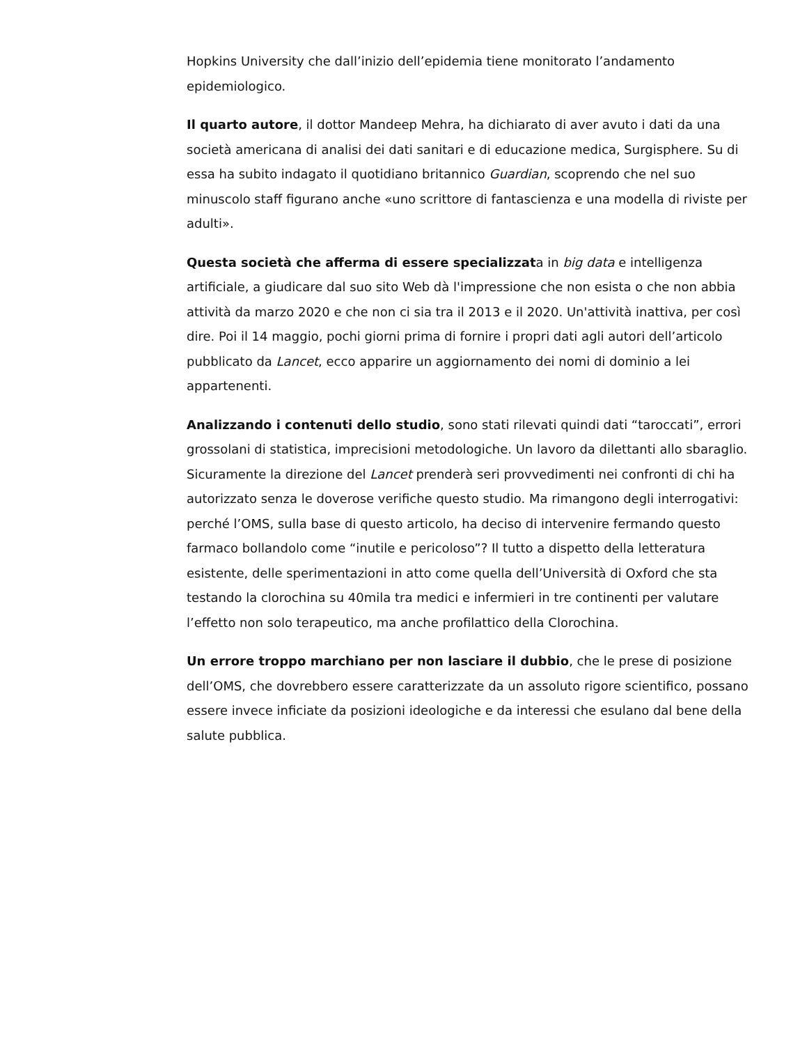Hopkins University che dall’inizio dell’epidemia tiene monitorato l’andamento epidemiologico.
Il quarto autore, il dottor Mandeep Mehra, ha dichiarato di aver avuto i dati da una società americana di analisi dei dati sanitari e di educazione medica, Surgisphere. Su di essa ha subito indagato il quotidiano britannico Guardian, scoprendo che nel suo minuscolo staff figurano anche «uno scrittore di fantascienza e una modella di riviste per adulti».
Questa società che afferma di essere specializzata in big data e intelligenza artificiale, a giudicare dal suo sito Web dà l'impressione che non esista o che non abbia attività da marzo 2020 e che non ci sia tra il 2013 e il 2020. Un'attività inattiva, per così dire. Poi il 14 maggio, pochi giorni prima di fornire i propri dati agli autori dell’articolo pubblicato da Lancet, ecco apparire un aggiornamento dei nomi di dominio a lei appartenenti.
Analizzando i contenuti dello studio, sono stati rilevati quindi dati “taroccati”, errori grossolani di statistica, imprecisioni metodologiche. Un lavoro da dilettanti allo sbaraglio. Sicuramente la direzione del Lancet prenderà seri provvedimenti nei confronti di chi ha autorizzato senza le doverose verifiche questo studio. Ma rimangono degli interrogativi: perché l’OMS, sulla base di questo articolo, ha deciso di intervenire fermando questo farmaco bollandolo come “inutile e pericoloso”? Il tutto a dispetto della letteratura esistente, delle sperimentazioni in atto come quella dell’Università di Oxford che sta testando la clorochina su 40mila tra medici e infermieri in tre continenti per valutare l’effetto non solo terapeutico, ma anche profilattico della Clorochina.
Un errore troppo marchiano per non lasciare il dubbio, che le prese di posizione dell’OMS, che dovrebbero essere caratterizzate da un assoluto rigore scientifico, possano essere invece inficiate da posizioni ideologiche e da interessi che esulano dal bene della salute pubblica.